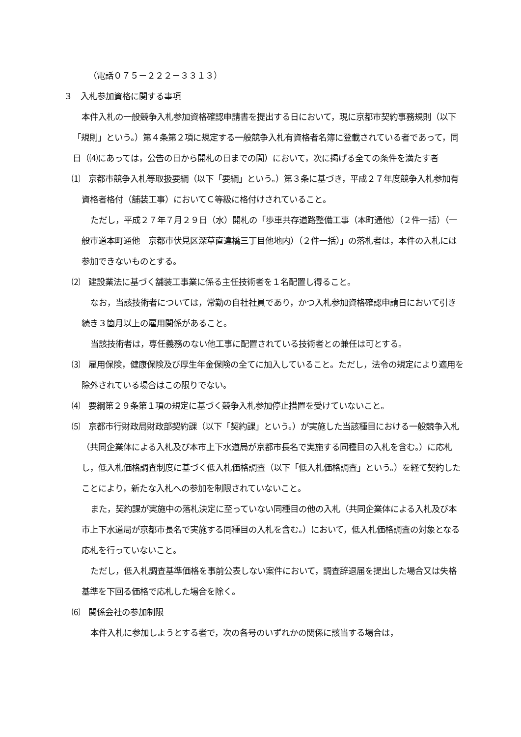（電話０７５－２２２－３３１３）
３　入札参加資格に関する事項
本件入札の一般競争入札参加資格確認申請書を提出する日において，現に京都市契約事務規則（以下「規則」という。）第４条第２項に規定する一般競争入札有資格者名簿に登載されている者であって，同日（⑷にあっては，公告の日から開札の日までの間）において，次に掲げる全ての条件を満たす者
⑴　京都市競争入札等取扱要綱（以下「要綱」という。）第３条に基づき，平成２７年度競争入札参加有資格者格付（舗装工事）においてＣ等級に格付けされていること。
ただし，平成２７年７月２９日（水）開札の「歩車共存道路整備工事（本町通他）（２件一括）（一般市道本町通他　京都市伏見区深草直違橋三丁目他地内）（２件一括）」の落札者は，本件の入札には参加できないものとする。
⑵　建設業法に基づく舗装工事業に係る主任技術者を１名配置し得ること。
なお，当該技術者については，常勤の自社社員であり，かつ入札参加資格確認申請日において引き続き３箇月以上の雇用関係があること。
当該技術者は，専任義務のない他工事に配置されている技術者との兼任は可とする。
⑶　雇用保険，健康保険及び厚生年金保険の全てに加入していること。ただし，法令の規定により適用を除外されている場合はこの限りでない。
⑷　要綱第２９条第１項の規定に基づく競争入札参加停止措置を受けていないこと。
⑸　京都市行財政局財政部契約課（以下「契約課」という。）が実施した当該種目における一般競争入札（共同企業体による入札及び本市上下水道局が京都市長名で実施する同種目の入札を含む。）に応札し，低入札価格調査制度に基づく低入札価格調査（以下「低入札価格調査」という。）を経て契約したことにより，新たな入札への参加を制限されていないこと。
また，契約課が実施中の落札決定に至っていない同種目の他の入札（共同企業体による入札及び本市上下水道局が京都市長名で実施する同種目の入札を含む。）において，低入札価格調査の対象となる応札を行っていないこと。
ただし，低入札調査基準価格を事前公表しない案件において，調査辞退届を提出した場合又は失格基準を下回る価格で応札した場合を除く。
⑹　関係会社の参加制限
本件入札に参加しようとする者で，次の各号のいずれかの関係に該当する場合は，